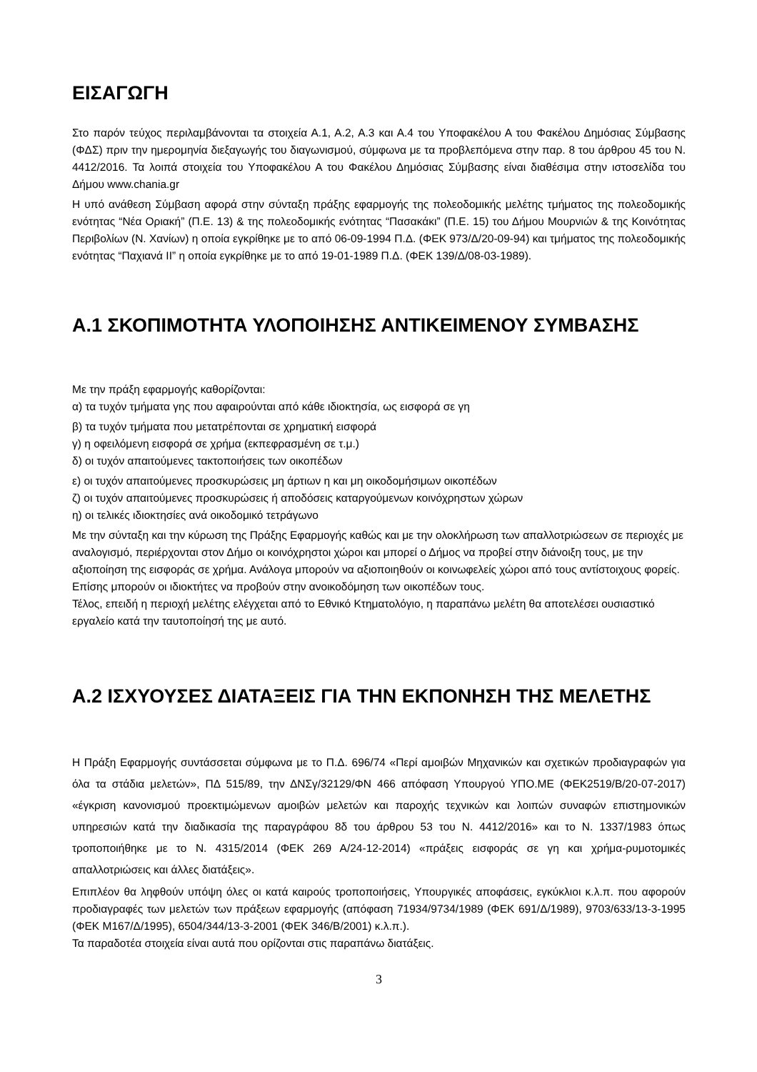ΕΙΣΑΓΩΓΗ
Στο παρόν τεύχος περιλαμβάνονται τα στοιχεία Α.1, Α.2, Α.3 και Α.4 του Υποφακέλου Α του Φακέλου Δημόσιας Σύμβασης (ΦΔΣ) πριν την ημερομηνία διεξαγωγής του διαγωνισμού, σύμφωνα με τα προβλεπόμενα στην παρ. 8 του άρθρου 45 του Ν. 4412/2016. Τα λοιπά στοιχεία του Υποφακέλου Α του Φακέλου Δημόσιας Σύμβασης είναι διαθέσιμα στην ιστοσελίδα του Δήμου www.chania.gr
Η υπό ανάθεση Σύμβαση αφορά στην σύνταξη πράξης εφαρμογής της πολεοδομικής μελέτης τμήματος της πολεοδομικής ενότητας “Νέα Οριακή” (Π.Ε. 13) & της πολεοδομικής ενότητας “Πασακάκι” (Π.Ε. 15) του Δήμου Μουρνιών & της Κοινότητας Περιβολίων (Ν. Χανίων) η οποία εγκρίθηκε με το από 06-09-1994 Π.Δ. (ΦΕΚ 973/Δ/20-09-94) και τμήματος της πολεοδομικής ενότητας “Παχιανά ΙΙ” η οποία εγκρίθηκε με το από 19-01-1989 Π.Δ. (ΦΕΚ 139/Δ/08-03-1989).
Α.1 ΣΚΟΠΙΜΟΤΗΤΑ ΥΛΟΠΟΙΗΣΗΣ ΑΝΤΙΚΕΙΜΕΝΟΥ ΣΥΜΒΑΣΗΣ
Με την πράξη εφαρμογής καθορίζονται:
α) τα τυχόν τμήματα γης που αφαιρούνται από κάθε ιδιοκτησία, ως εισφορά σε γη
β) τα τυχόν τμήματα που μετατρέπονται σε χρηματική εισφορά
γ) η οφειλόμενη εισφορά σε χρήμα (εκπεφρασμένη σε τ.μ.)
δ) οι τυχόν απαιτούμενες τακτοποιήσεις των οικοπέδων
ε) οι τυχόν απαιτούμενες προσκυρώσεις μη άρτιων η και μη οικοδομήσιμων οικοπέδων
ζ) οι τυχόν απαιτούμενες προσκυρώσεις ή αποδόσεις καταργούμενων κοινόχρηστων χώρων
η) οι τελικές ιδιοκτησίες ανά οικοδομικό τετράγωνο
Με την σύνταξη και την κύρωση της Πράξης Εφαρμογής καθώς και με την ολοκλήρωση των απαλλοτριώσεων σε περιοχές με αναλογισμό, περιέρχονται στον Δήμο οι κοινόχρηστοι χώροι και μπορεί ο Δήμος να προβεί στην διάνοιξη τους, με την αξιοποίηση της εισφοράς σε χρήμα. Ανάλογα μπορούν να αξιοποιηθούν οι κοινωφελείς χώροι από τους αντίστοιχους φορείς. Επίσης μπορούν οι ιδιοκτήτες να προβούν στην ανοικοδόμηση των οικοπέδων τους.
Τέλος, επειδή η περιοχή μελέτης ελέγχεται από το Εθνικό Κτηματολόγιο, η παραπάνω μελέτη θα αποτελέσει ουσιαστικό εργαλείο κατά την ταυτοποίησή της με αυτό.
Α.2 ΙΣΧΥΟΥΣΕΣ ΔΙΑΤΑΞΕΙΣ ΓΙΑ ΤΗΝ ΕΚΠΟΝΗΣΗ ΤΗΣ ΜΕΛΕΤΗΣ
Η Πράξη Εφαρμογής συντάσσεται σύμφωνα με το Π.Δ. 696/74 «Περί αμοιβών Μηχανικών και σχετικών προδιαγραφών για όλα τα στάδια μελετών», ΠΔ 515/89, την ΔΝΣγ/32129/ΦΝ 466 απόφαση Υπουργού ΥΠΟ.ΜΕ (ΦΕΚ2519/Β/20-07-2017) «έγκριση κανονισμού προεκτιμώμενων αμοιβών μελετών και παροχής τεχνικών και λοιπών συναφών επιστημονικών υπηρεσιών κατά την διαδικασία της παραγράφου 8δ του άρθρου 53 του Ν. 4412/2016» και το Ν. 1337/1983 όπως τροποποιήθηκε με το Ν. 4315/2014 (ΦΕΚ 269 Α/24-12-2014) «πράξεις εισφοράς σε γη και χρήμα-ρυμοτομικές απαλλοτριώσεις και άλλες διατάξεις».
Επιπλέον θα ληφθούν υπόψη όλες οι κατά καιρούς τροποποιήσεις, Υπουργικές αποφάσεις, εγκύκλιοι κ.λ.π. που αφορούν προδιαγραφές των μελετών των πράξεων εφαρμογής (απόφαση 71934/9734/1989 (ΦΕΚ 691/Δ/1989), 9703/633/13-3-1995 (ΦΕΚ Μ167/Δ/1995), 6504/344/13-3-2001 (ΦΕΚ 346/Β/2001) κ.λ.π.).
Τα παραδοτέα στοιχεία είναι αυτά που ορίζονται στις παραπάνω διατάξεις.
3